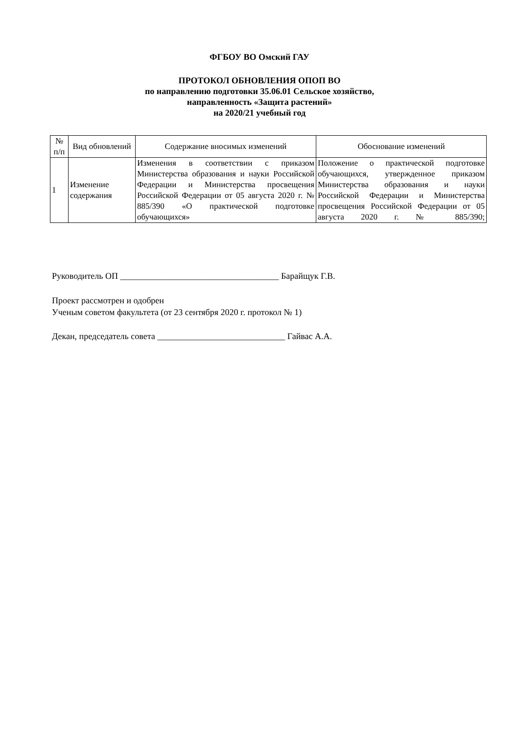ФГБОУ ВО Омский ГАУ
ПРОТОКОЛ ОБНОВЛЕНИЯ ОПОП ВО
по направлению подготовки 35.06.01 Сельское хозяйство,
направленность «Защита растений»
на 2020/21 учебный год
| № п/п | Вид обновлений | Содержание вносимых изменений | Обоснование изменений |
| --- | --- | --- | --- |
| 1 | Изменение содержания | Изменения в соответствии с приказом Министерства образования и науки Российской Федерации и Министерства просвещения Российской Федерации от 05 августа 2020 г. № 885/390 «О практической подготовке обучающихся» | Положение о практической подготовке обучающихся, утвержденное приказом Министерства образования и науки Российской Федерации и Министерства просвещения Российской Федерации от 05 августа 2020 г. № 885/390; |
Руководитель ОП ____________________________________ Барайщук Г.В.
Проект рассмотрен и одобрен
Ученым советом факультета (от 23 сентября 2020 г. протокол № 1)
Декан, председатель совета _____________________________ Гайвас А.А.